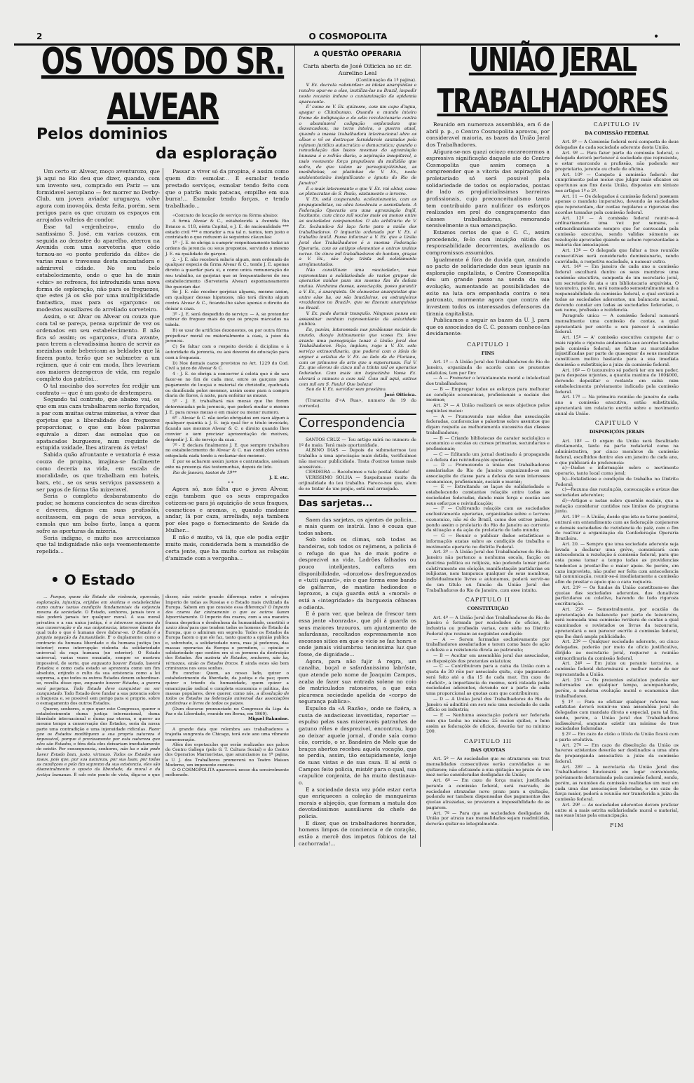2 O COSMOPOLITA •
OS VOOS DO SR. ALVEAR
Pelos dominios
da esploração
Um certo sr. Alvear, moço aventurozo, que já aqui no Rio deu que dizer, quando, com um invento seu, comprado em Pariz — um formidavel aeroplano — fez morrer no Derby-Club, um joven aviador uruguayo, volve agora com inovaçóis, desta feita, porém, sem perigos para os que cruzam os espaços em arrojados volteios de condor.
Esse tal «enjenheiro», emulo do santissimo S. José, em varias couzas, em seguida ao dezastre do aparelho, aterrou na Avenida com uma sorveteria que cêdo tornou-se «o ponto preferido da élite» de varias ruas e travessas desta encantadora e admiravel cidade. No seu belo estabelecimento, onde o que ha de mais «chic» se refresca, foi introduzida uma nova forma de esploração, não para os freguezes, que estes já os são por uma multiplicidade fantastica, mas para os «garçons» os modestos aussiliares do arreliado sorveteiro.
Assim, o sr. Alvar ou Alvear ou couza que com tal se pareça, pensa suprimir de vez os ordenados em seu estabelecimento. E não fica só assim; os «garçons», d'ora avante, para terem a elevadissima honra de servir as mezinhas onde beberícam as beldades que lá fazem ponto, terão que se submeter a um rejimen, que á cair em moda, lhes levariam aos maiores dezesperos de vida, em regalo completo dos patrõsi...
O tal mocinho dos sorvetes fez redijir um contrato — que é um gosto de destempero.
Segundo tal contrato, que abaixo vai, os que em sua caza trabalharem serão forçados, a par com muitas outras mizerias, a viver das gorjetas que a liberalidade dos freguezes proporcionar, o que em bôas palavras equivale a dizer: das esmolas que os apatacados burguezes, num requinte de estupida vaidade, lhes atirarem ás vetas!
Sabida quão afrontante e vexatoria é essa couza de propina, imajina-se facilmente como deceria na vida, em escala de moralidade, os que trabalham em hoteis, bars, etc., se os seus serviços passassem a ser pagos de fórma tão mizeravel.
Seria o completo desbaratamento do pudor, se homens concientes de seus direitos e deveres, dignos em suas profissõis, aceitassem, em paga de seus serviços, a esmola que um bolso farto, lança a quem sofre as aperturas da mizeria.
Seria indigno, e muito nos arreceiamos que tal indignidade não seja veementemente repelida...
Passar a viver só da propina, é assim como quem diz: esmolar... E esmolar tendo prestado serviços, esmolar tendo feito com que o patrão mais patacas, empilhe em sua burra!... Esmolar tendo forças, e tendo trabalhado...
«Contrato de locação de serviço na fórma abaixo:
A firma Alvear & C., estabelecida a Avenida Rio Branco n. 118, nésta Capital, e J. E. de nacionalidade *** estado civil *** e morador a rua tal n. tantos, tem justo e contratado o que reduzem ás seguintes clauzulas:
1º - J. E. se obriga a cumprir respeitozamente todas as ordens da jerencia ou seus prepostos, servindo o mesmo J. E. na qualidade de garçon.
2. - J. E. não receberá salario algum, nem ordenado de qualquer especie da firma Alvear & C., tendo J. E. apenas direito a guardar para si, e como unica remuneração de seu trabalho, as gorjetas que os frequentadores de seu estabelecimento (Sorveteria Alvear) espontaneamente lhe queiram dar.
Se J. E. não receber gorjetas alguma, mesmo assim, em qualquer dessas hipotezes, não terá direito algum contra Alvear & C., ficando-lhe salvo apenas o direito de deixar a caza.
3º - J. E. será despedido do serviço: — A. se pretender cobrar do freguez mais do que os preços marcados na tabela.
B) se uzar de artificios dezonestos, ou por outra fórma prejudicar moral ou materialmente a caza, a juizo da jerencia.
C) Se faltar com o respeito devido á diciplina e á autoridade da jerencia, ou aos deveres de educação para com a freguezia.
D) Nos demais cazos previstos no Art. 1229 do Cod. Civil a juizo de Alvear & C.
4 - J. E. se obriga a concorrer á coleta que é de uzo fazer-se no fim de cada mez, entre os garçons para pagamento de louças e material de christofle, quebrada ou danificada pelos mesmos, assim como para a compra diaria de flores, á noite, para enfeitar as mezas.
5º - J. E. trabalhará nas mezas que lhe forem determinadas pela jerencia, que poderá mudar o mesmo J. E. para novas mezas e em maior ou menor numero.
6º - Alvear & C. não serão obrigados em cazo algum a qualquer quantia a J. E. seja qual for o titulo invocado, ficando aos mesmos Alvear & C. o direito quando lhes convier e sem precizar aprezentação de motivos, despedir J. E. do serviço da caza.
7º - E declara finalmente J. E. que sempre trabalhou no estabelecimento de Alvear & C. nas condições acima estipulada nada tendo a reclamar dos mesmos.
E por se acharem assim justos e contratados, assinam este na prezença das testemunhas, depois de lido.
Rio de Janeiro, tantos de 19**
J. E. etc.
* *
Agora só, nos falta que o joven Alvear, ezija tambem que os seus empregados cotizem-se para já aquizição de seus fraques, cosmeticos e aromas, e, quando madame andar, lá por caza, arreliada, seja tambem por eles pago o fornecimento de Saúde da Mulher...
E não é muito, vá lá, que ele podia ezijir muito mais, considerada bem a mansidão de certa jente, que ha muito cortou as relaçóis d'amizade com a vergonha...
• O Estado
... Porque, quem diz Estado diz violencia, opressão, esploração, injustiça, erijidas em sistêma e estabelecidas como outras tantas condiçóis fundamentais da ezijencia mesma da sociedade. O Estado, senhores, jamais teve e não poderá jamais ter qualquer moral. A sua moral privativa e a sua unica justiça, é o interesse supremo da sua conservação e da sua onipotencia, interesse diante do qual tudo o que é humano deve dobrar-se. O Estado é a propria negação da humanidade. E' o duplamente: como o contrario da humana liberdade e da humana justiça (no interior) como interrupção violenta da solidariedade universal da raça humana (no esterior). O Estado universal, varias vezes ensaiado, sempre se mostrou impossivel, de sorte, que enquanto houver Estado, haverá Estados; e como cada estado se aprezenta como um fim absoluto, erijindo o culto da sua ezistencia como a lei suprema, a que todos os outros Estados devem subordinar-se, rezulta disso que, enquanto houver Estados, a guerra será perpetua. Todo Estado deve conquistar ou ser conquistado. Todo Estado deve fundar a sua potencia sobre a fraqueza e, se possivel sem perigo para si proprio, sobre o esmagamento dos outros Estados.
Querer, senhores, o que quer este Congresso, querer o estabelecimento duma justiça internacional, duma liberdade internacional e duma paz eterna, e querer ao mesmo tempo a conservação dos Estados, seria da nossa parte uma contradição e uma injenuidade ridiculas. Fazer que os Estados modifiquem a sua propria natureza é impossivel, porque é precizamente por esta natureza que eles são Estados, e fóra dela eles deixariam imediatamente de ezistir. Por consequencia, senhores, não ha e não pode haver Estado bom, justo, virtuozo. Todos os Estados sao maus, pois que, por sua natureza, por sua baze, por todas as condiçoes e pelo fim supremo da sua ezistencia, eles são diametralmente o oposto da liberdade, da moral e da justiça humanas. E sob este ponto de vista, diga-se o que disser, não eziste grande diferença entre o selvajem Imperio de todas as Russias e o Estado mais civilizado da Europa. Sabem em que consiste essa diferença? O Imperio dos czares faz cinicamente o que os outros fazem hipocritamente. O Imperio dos czares, com a sua maneira franca despotica e desdenhoza da humanidade, constitúi o unico ideal para que tendem todos os homens de Estado da Europa, que o admiram em segredo. Todos os Estados da Europa fazem o que ele faz, tanto quanto a opinião publica e, sobretudo, a solidariedade nova, mas já poderoza, das massas operarias da Europa o permitem, — opinião e solidariedade que contém em si os jermens da destruição dos Estados. Em materia de Estados, senhores, não ha, virtuozos, sinão os Estados frocos. E ainda estes são bem criminozos nos seus sonhos.
Eu concluo: Quem, ao nosso lado, quizer o estabelecimento da liberdade, da justiça e da paz; quem quizer o triunfo da humanidade, quem quizer a emancipação radical e completa economica e politica, das massas populares, deve querer, como nós, a dissolução de todos os Estados na federação universal das associações produtivas e livres de todos os paizes.
(Dum discurso pronunciado no Congresso da Liga da Paz e da Liberdade, reunido em Berna, em 1869).
Miguel Bakunine.
A grande data que relembra aos trabalhadores a trajedia sungrenta de Chicago, terá este ano uma vibrante comemoração.
Além dos espetaculos que serão realizados nos palcos do Centro Gallego (pelo G. T. Cultura Social) e do Centro dos Operarios Marmoristas, que anunciamos na 1ª pajina, a U. J. dos Trabalhores promoverá no Teatro Maison Moderne, um imponente comicio.
O O COSMOPOLITA aparecerá nesse dia sensivelmente melhorado.
A QUESTÃO OPERARIA
Carta aberta de José Oiticica ao sr. dr. Aurelino Leal
(Continuação da 1ª pajina).
V. Ex. decreta «absurdas» as ideias anarquistas e rezolve opor-se a elas, inutiliza-las no Brazil, impedir neste recanto indene o contaminação da epidemia aparecente.
E' como se V. Ex. quizesse, com um copo d'agua, apagar o Chimborazo. Quando o mundo inteiro freme de indignação e de odio revolucionario contra o abominavel coligação esploradora que dezencadeou, na terra inteira, a guerra atual, quando a massa trabalhadora internacional abre os olhos e vê os destroços formidaveis cauzados pelo rejimen juridico autocratico e democratico; quando o remodelação das bazes mesmas do agremiação humana é o refrão diario, a aspiração insopitavel, a mais veemente força propulsora da multidão que sofre, de que valem as perseguiçóizinhas, as medidinhas, os plazinhas de V. Ex., neste ambientezinho insignificante e ignoto do Rio de Janeiro?
E o mais interessante e que V. Ex. vai obter, como os plutocratas de S. Paulo, ezatamente o inverso.
V. Ex. está cooperando, ecelentemente, com os propagandistas, na obra tenebroza e assustadora. A Federação Operaria era uma agremiação frajil, hezitante, com cinco mil socios mais ou menos entre as sociedades componentes. O ato arbitrario de V. Ex. fechando-a foi laço forte para a união dos trabalhadores. O inquerito ordenado por V. Ex. é trabalho inutil. Posso informar a V. Ex. que a União Jeral dos Trabalhadores é a mesma Federação Operaria, com os antigos elementos e outros muitos novos. Os cinco mil trabalhadores de hontem, graças a V. Ex., são hoje trinta mil solidamente arrejimentados.
Não constituem uma «sociedade», mas representam a solidariedade de varios grupos de operarios unidos para um mesmo fim de defeza mutua. Nenhuma dessas, associaçóis, posso garantir a V. Ex., é anarquista. Os elementos anarquistas que entre elas ha, ou são brazileiros, ou estranjeiros «rezidentes no Brazil», que se fizeram anarquistas no Brazil.
V. Ex. pode dormir tranquilo. Ninguem pensa em assassinar nenhum representante da autoridade publica.
Eu, porém, interessado nos problemas sociais do mundo, dezejo intimamente que vossa Ex. leve avante uma perseguição tenaz á União Jeral dos Trabalhadores. Peço, imploro, rogo a V. Ex. este serviço extraordinario, que poderei com o ideia de erguer a estatua de V. Ex. ao lado da de Floriano, com os primores de arte que a superoruam. Foi V. Ex. que elevou de cinco mil a trinta mil os operarios federados. Com mais um toquezinho Vossa Ex. elevará o numero a cem mil. Cem mil aqui, outros cem mil em S. Paulo! Que beleza!
Sou de V. Ex. servidor sem prestimo.
José Oiticica.
(Transcrito d'«A Rua», numero de 19 do corrente).
Correspondencia
SANTOS CRUZ — Teu artigo sairá no numero de 1º de maio. Terá mais oportunidade.
ALBINO DIAS — Depois de submetermos teu trabalho a uma apreciação mais detida, verificámos não merecer publicidade. Trata d'outros temas mais acessiveis...
CERDEIRA — Recebemos o vale postal. Saude!
VERISSIMO SOLHA — Suspeitamos muito da orijinalidade do teu trabalho. Parece-nos que, alem de se tratar de um prajio, está mal arranjado.
Das sarjetas...
Saem das sarjetas, os ajentes de policia... e mais quem os instrúi. Isso é couza que todos sabem.
Sob todos os climas, sob todas as bandeiras, sob todos os rejimens, a policia é o refugo do que ha de mais podre e desprezivel na vida. Ladrões falhados ou pouco intelijentes, caftens em disponibilidade, «donzelos» desfreguezados e «tutti quanti», eis o que forma esse bando de galfarros, de mastins hediondos e leprozos, a cuja guarda está a «moral» e está a «integridade» da burguezia cêbacea e odienta.
E é para ver, que beleza de frescor tem essa jente «honrada», que pôi á guarda os seus maiores tezouros, um ajuntamento de safardanas, recoltados expressamente nos esconsos sitios em que o vicio se faz honra e onde jamais vislumbrou tennissima luz que fosse, de dignidade...
Agora, para não fujir á regra, um canalha, boçal e safardanissimo labróste, que atende pelo nome de Joaquim Campos, acaba de fazer sua entrada solene no coio de matriculados ratoneiros, a que esta picaresca sociedade apelida de «corpo de segurança publica».
Expulso da «A Razão», onde se fizéra, a custa de andaciozas investidas, reporter — espulso pelas suas mizeraveis patranhas de gatuno réles e desprezivel, encontrou, logo ao deixar aquele jornal, d'onde saía como cão, corrido, o sr. Bandeira de Melo que de braços abertos recebeu aquela vocação, que se perdia, assim, tão estupidamente, lonje de suas vistas e de sua caza. E aí está o Campos feito policia, mistér para o qual, sua «rapulice conjenita, de ha muito destinava-o.
E a sociedade desta vez póde estar certa que enriquecen a coleção de manqueiras morais e abjeçóis, que formam a matula dos devotadissimos aussiliares do chefe de policia.
E dizer, que os trabalhadores honrados, homens limpos de conciencia e de coração, estão a mercê dos impetos fobicos de tal cachorrada!...
UNIÃO JERAL TRABALHADORES
Reunido em numeroza assembléa, em 6 de abril p. p., o Centro Cosmopolita aprovou, por consideravel maioria, as bazes da União Jeral dos Trabalhadores.
Afigura-se-nos quazi ociozo encarecermos a espressiva significação daquele ato do Centro Cosmopolita que assim começa a compreender que a vitoria das aspiraçóis do proletariado só será possivel pela solidariedade de todos os esplorados, postas de lado as prejudicialissimas barreiras profissionais, cujo preconceitualismo tanto tem contribuido para nulificar os esforços realizados em prol do congraçamento das classes trabalhadoras, remorando sensivelmente a sua emancipação.
Estamos certos de que o C. C., assim procedendo, fe-lo com intuição nitida das responsabilidade decorrentes, avaliando os compromissos assumidos.
Igualmente é fóra de duvida que, anuindo ao pacto de solidariedade dos seus iguais na esploração capitalista, o Centro Cosmopolita deu um grande passo na senda da sua evolução, aumentando as possibilidades de ezito na luta ora empenhada contra o seu patronato, mormente agora que contra ele investem todos os interessados defensores da tirania capitalista.
Publicamos a seguir as bazes da U. J. para que os associados do C. C. possam conhece-las devidamente:
CAPITULO I
FINS
Art. 1º — A União Jeral dos Trabalhadores do Rio de Janeiro, organizada de acordo com os prezentes estatutos, tem por fim:
— A — Promover o levantamento moral e intelectual dos trabalhadores;
— B — Empregar todos os esforços para melhorar as condiçóis economicas, profissionais e sociais dos mesmos;
Art. 2º — A União realizará os seus objetivos pelos seguintes meios:
— A — Promovendo nas sédes das associaçóis federadas, conferencias e palestras sobre assuntos que digam respeito ao melhoramento sucessivo das classes trabalhadoras;
— B — Criando bibliotecas de carater sociolojico e economico e escolas ou cursos primarios, secundarios e profissionais;
— C — Editando um jornal destinado á propaganda e á defeza das reivindicaçóis operarias;
— D — Promovendo a união dos trabalhadores assalariados do Rio de Janeiro organizando-os em associaçóis de classe para a defeza de seus interesses economicos, profissionais, sociais e morais;
— E — Estreitando os laços de solidariedade e estabelecendo constantes relaçóis entre todas as sociedades federadas, dando mais força e coezão aos seus esforços e reivindicaçóis;
— F — Cultivando relaçóis com as sociedades esclusivamente operarias, organizadas sobre o terreno economico, não só do Brazil, como dos outros paizes, pondo assim o proletario do Rio de Janeiro ao corrente da situação e da ação do proletario de todo mundo;
— G — Reunir e publicar dados estatisticos e informaçóis ezatas sobre as condiçóis de trabalho e movimento operario no distrito Federal.
Art. 3º — A União Jeral dos Trabalhadores do Rio de Janeiro não pertence a nenhuma escola, facção ou doutrina politica ou relijioza, não podendo tomar parte coletivamente em eleiçóis, manifestaçóis partidarias ou relijiozas, nem tampouco qualquer de seus membros, individualmente livres e autonomos, poderá servir-se de um titulo ou funcão da União Jeral dos Trabalhadores do Rio de Janeiro, com esse intuito.
CAPITULO II
CONSTITUIÇÃO
Art. 4º — A União Jeral dos Trabalhadores do Rio de Janeiro é formada por sociedades de oficios, de industria ou profissóis varias, com séde no Distrito Federal que reunam as seguintes condiçóis:
— A — Serem formadas esclusivamente por trabalhadores assalariados e terem como baze de ação a defeza e a rezistencia direta ao patronato;
— B — Aceitar em assembléa jeral dos associados, as disposiçóis dos prezentes estatutos;
— C — Contribuirem para a caixa da União com a quota de 30 réis por associado quite, cujo pagamento será feito até o dia 15 de cada mez. Em cazo de «deficit», a importancia do mesmo, será rateada pelas sociedades aderentes, devendo ser a parte de cada uma proporcional as quotas com que contribuirem;
— D — A União Jeral dos Trabalhadores do Rio de Janeiro só admitirá em seu seio uma sociedade de cada officio ou industria;
— E — Nenhuma associação poderá ser federada sem que tenha no minimo 25 socios quites, e bem assim as federaçóis de oficios, deverão ter no minimo 200.
CAPITULO III
DAS QUOTAS
Art. 5º — As sociedades que se atrazarem em trez mensalidades consecutivas serão convidadas a se quitarem; não efetuando a sua quitação no prazo de um mez serão consideradas desligadas da União;
Art. 6º — Em cazo de força maior, justificada perante a comissão federal, será marcado, ás sociedades atrazadas novo prazo para a quitação, podendo ser tambem dispensadas dos pagamentos das quotas atrazadas, se provarem a impossibilidade de as pagarem.
Art. 7º — Para que as sociedades desligadas da União por atrazo nas mensalidades sejam readmitidas, deverão quitar-se integralmente.
CAPITULO IV
DA COMISSÃO FEDERAL
Art. 8º — A Comissão federal será composta de dous delegados de cada sociedade aderente desta União.
Art. 9º — Para fazer parte da comissão federal, o delegado deverá pertencer á sociedade que reprezente, e estar exercendo a profissão, não podendo ser proprietario, jerente ou chefe de oficina.
Art. 10º — Compete á comissão federal: dar cumprimento pelos meios que julgar mais eficazes ou oportunos aos fins desta União, dispostos em sinteze nos artigos 1º e 2º.
Art. 11 — Os delegados á comissão federal possuem apenas o mandato imperativo, devendo ás sociedades que reprezentam, dar contas regulares e rigorozas dos acordos tomados pela comissão federal.
Art. 12º — A comissão federal reunir-se-á ordinariamente uma vez por semana, e estraordinariamente sempre que for convocada pela comissão ezecutiva, sendo validas sómente as rezoluçóis aprovadas quando se achem reprezentadas a maioria das associaçóes.
Art. 13º — O delegado que faltar a tres reuniõis consecutivas será considerado demissionario, sendo convidada, a respetiva sociedade, a nomear outro.
Art. 14º — Em janeiro de cada ano a comissão federal escolherá dentre os seus membros uma comissão ezecutiva, composta de um secretario jeral, um secretario de ata e um bibliotecario arquivista. O tezoureiro, porém, será nomeado semestralmente sob a responsabilidade da comissão federal, o qual enviará a todas as sociedades aderentes, um balancete mensal, devendo constar em todas as sociedades federadas, o seu nome, profissão e rezidencia.
Paragrafo unico — A comissão federal nomeará mensalmente uma comissão de contas, a qual aprezentará por escrito o seu parecer á comissão federal.
Art. 15º — A' comissão ezecutiva compete dar o mais rapido e rigorozo andamento aos acordos tomados pela comissão federal; as faltas ou morozidades injustificadas por parte de quaesquer de seus membros constituem motivo bastante para a sua imediata demissão e substituição a juizo da comissão federal.
Art. 16º — O tezoureiro só poderá ter em seu poder, para despezas urjentes, a quantia maxima de 100$000, devendo depozitar o restante em caixa num estabelecimento préviamente indicado pela comissão federal.
Art. 17º — Na primeira reunião de janeiro de cada ano a comissão ezecutiva, então substituida, aprezentará um relatorio escrito sobre o movimento anual da União.
CAPITULO V
DISPOSIÇÓIS JERAIS
Art. 18º — O orgam da União será fiscalizado diretamente, tanto na parte redatorial como na administrativa, por cinco membros da comissão federal, escolhidos dentre eles em janeiro de cada ano, e que publicará de preferencia:
a)—Dados e informaçóis sobre o movimento operario, tanto local como jeral;
b)—Estatisticas e condiçóis de trabalho no Distrito Federal;
c)—Rezumo das rezoluçóis, convocaçóis e avizos das sociedades aderentes;
d)—Artigos e notas sobre questóis sociais, que a redação considerar contidos nos limites do programa junto.
Art. 19º — A União, desde que isto se torne possivel, entrará em entendimento com as federaçóis conjeneres e demais sociedades de rezistencia do paiz, com o fim de reativar a organização da Confederação Operaria Brazileira.
Art. 20. — Sempre que uma sociedade aderente seja levada a declarar uma gréve, comunicará com antecedencia a rezolução á comissão federal, para que esta possa tomar a tempo todas as providencias tendentes a prestar-lhe o maior apoio. Se porém, em cazo imprevisto, não puder ser feita com antecedencia tal comunicação, reunir-se-á imediatamente a comissão afim de prestar o apoio que o cazo requeira.
Art. 21º — Os fundos da União constituem-se das quotas das sociedades aderentes, dos donativos particulares ou coletivo, havendo de tudo rigoroza escrituração.
Art. 22º — Semestralmente, por ocazião da aprezentação do balancete por parte do tezoureiro, será nomeada uma comissão revizora de contas a qual ezaminados e revistados os livros da tezouraria, aprezentará o seu parecer escrito á comissão federal, que lhe dará ampla publicidade.
Art. 23º — Qualquer sociedade aderente, ou cinco delegados, poderão por meio de oficio justificativo, dirijido ao secretario jeral, requerer a reunião estraordinaria da comissão federal.
Art. 24º — Em juizo ou perante terceiros, a comissão federal determinará o melhor modo de ser reprezentada a União.
Art. 25º — Os prezentes estatutos poderão ser reformados em qualquer tempo, acompanhando, porém, a moderna evolução moral e economica dos trabalhadores.
§ 1º — Para se efetuar qualquer reforma nos estatutos deverá reunir-se uma assembléa jeral de delegados com mandato direto e especial, para tal fim, sendo, porém, a União Jeral dos Trabalhadores indissoluvel, enquanto ezistir um minimo de tres sociedades federadas.
§ 2º — Em cazo de cizão o titulo da União ficará com a parte evolutiva.
Art. 27º — Em cazo de dissolução da União os haveres ezistentes deverão ser destinados a uma obra de propanganda associativa a juizo da comissão federal.
Art. 28º — A secretaria da União Jeral dos Trabalhadores funcionará em logar conveniente, préviamente determinado pela comissão federal, sendo, porém, as reuniões da comissão realizadas um mez em cada uma das associaçóes federadas, e em cazo de força maior, poderá a reunião ser transferida a juizo da comissão federal.
Art. 29º — As sociedades aderentes devem praticar entre si a mais estrita solidariedade moral e material, nas suas lutas pela emancipação.
FIM